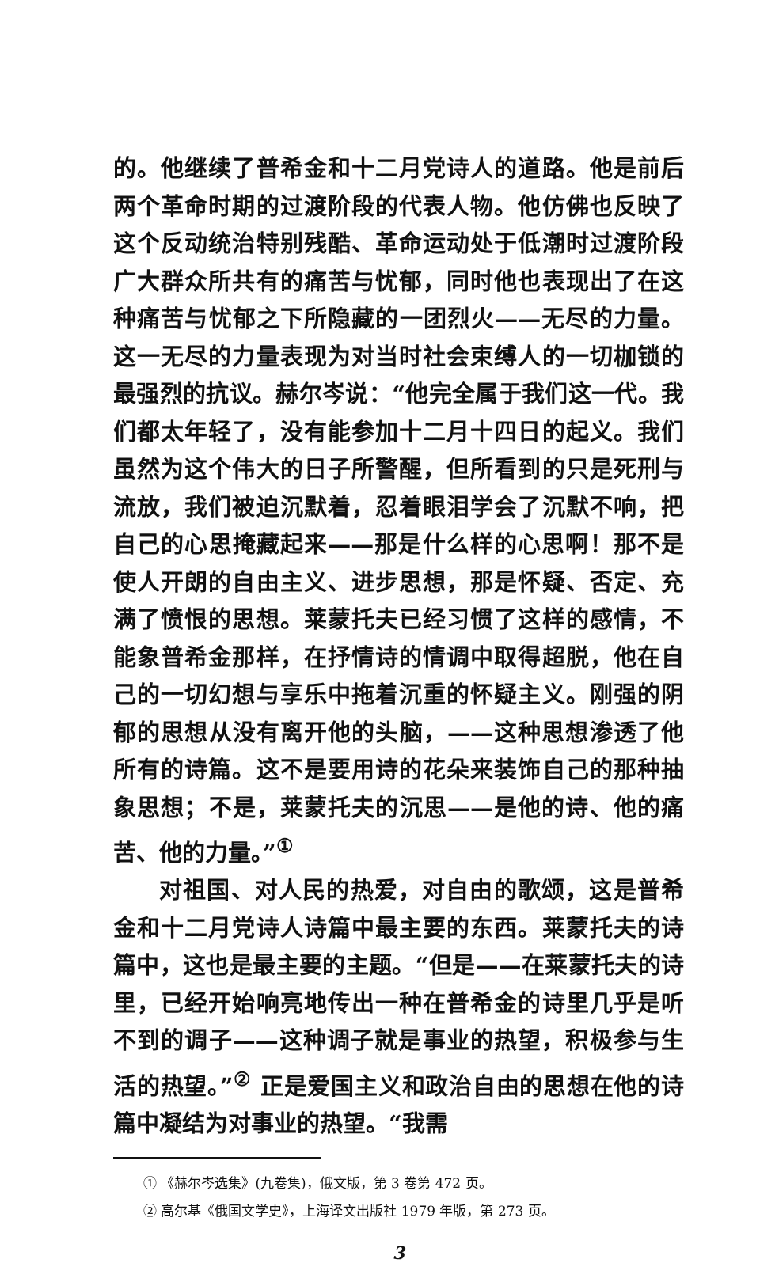的。他继续了普希金和十二月党诗人的道路。他是前后两个革命时期的过渡阶段的代表人物。他仿佛也反映了这个反动统治特别残酷、革命运动处于低潮时过渡阶段广大群众所共有的痛苦与忧郁，同时他也表现出了在这种痛苦与忧郁之下所隐藏的一团烈火——无尽的力量。这一无尽的力量表现为对当时社会束缚人的一切枷锁的最强烈的抗议。赫尔岑说：“他完全属于我们这一代。我们都太年轻了，没有能参加十二月十四日的起义。我们虽然为这个伟大的日子所警醒，但所看到的只是死刑与流放，我们被迫沉默着，忍着眼泪学会了沉默不响，把自己的心思掩藏起来——那是什么样的心思啊！那不是使人开朗的自由主义、进步思想，那是怀疑、否定、充满了愤恨的思想。莱蒙托夫已经习惯了这样的感情，不能象普希金那样，在抒情诗的情调中取得超脱，他在自己的一切幻想与享乐中拖着沉重的怀疑主义。刚强的阴郁的思想从没有离开他的头脑，——这种思想渗透了他所有的诗篇。这不是要用诗的花朵来装饰自己的那种抽象思想；不是，莱蒙托夫的沉思——是他的诗、他的痛苦、他的力量。”<sup>①</sup>
对祖国、对人民的热爱，对自由的歌颂，这是普希金和十二月党诗人诗篇中最主要的东西。莱蒙托夫的诗篇中，这也是最主要的主题。“但是——在莱蒙托夫的诗里，已经开始响亮地传出一种在普希金的诗里几乎是听不到的调子——这种调子就是事业的热望，积极参与生活的热望。”<sup>②</sup> 正是爱国主义和政治自由的思想在他的诗篇中凝结为对事业的热望。“我需
① 《赫尔岑选集》(九卷集)，俄文版，第 3 卷第 472 页。
② 高尔基《俄国文学史》，上海译文出版社 1979 年版，第 273 页。
3